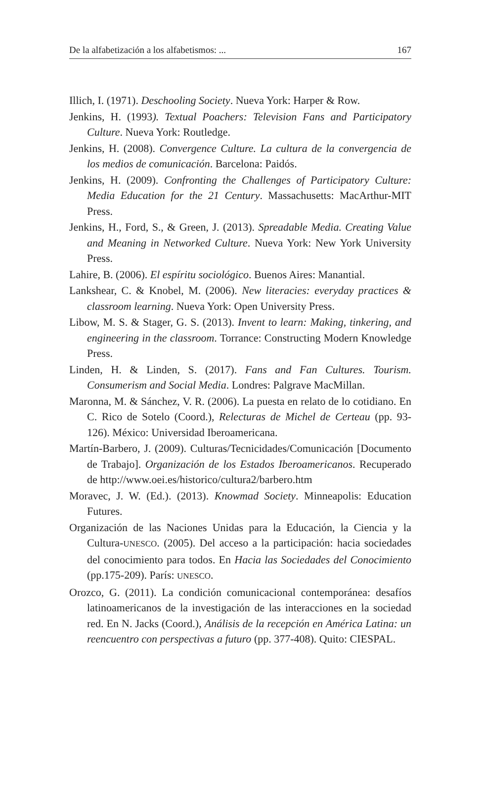De la alfabetización a los alfabetismos: ... 167
Illich, I. (1971). Deschooling Society. Nueva York: Harper & Row.
Jenkins, H. (1993). Textual Poachers: Television Fans and Participatory Culture. Nueva York: Routledge.
Jenkins, H. (2008). Convergence Culture. La cultura de la convergencia de los medios de comunicación. Barcelona: Paidós.
Jenkins, H. (2009). Confronting the Challenges of Participatory Culture: Media Education for the 21 Century. Massachusetts: MacArthur-MIT Press.
Jenkins, H., Ford, S., & Green, J. (2013). Spreadable Media. Creating Value and Meaning in Networked Culture. Nueva York: New York University Press.
Lahire, B. (2006). El espíritu sociológico. Buenos Aires: Manantial.
Lankshear, C. & Knobel, M. (2006). New literacies: everyday practices & classroom learning. Nueva York: Open University Press.
Libow, M. S. & Stager, G. S. (2013). Invent to learn: Making, tinkering, and engineering in the classroom. Torrance: Constructing Modern Knowledge Press.
Linden, H. & Linden, S. (2017). Fans and Fan Cultures. Tourism. Consumerism and Social Media. Londres: Palgrave MacMillan.
Maronna, M. & Sánchez, V. R. (2006). La puesta en relato de lo cotidiano. En C. Rico de Sotelo (Coord.), Relecturas de Michel de Certeau (pp. 93-126). México: Universidad Iberoamericana.
Martín-Barbero, J. (2009). Culturas/Tecnicidades/Comunicación [Documento de Trabajo]. Organización de los Estados Iberoamericanos. Recuperado de http://www.oei.es/historico/cultura2/barbero.htm
Moravec, J. W. (Ed.). (2013). Knowmad Society. Minneapolis: Education Futures.
Organización de las Naciones Unidas para la Educación, la Ciencia y la Cultura-UNESCO. (2005). Del acceso a la participación: hacia sociedades del conocimiento para todos. En Hacia las Sociedades del Conocimiento (pp.175-209). París: UNESCO.
Orozco, G. (2011). La condición comunicacional contemporánea: desafíos latinoamericanos de la investigación de las interacciones en la sociedad red. En N. Jacks (Coord.), Análisis de la recepción en América Latina: un reencuentro con perspectivas a futuro (pp. 377-408). Quito: CIESPAL.